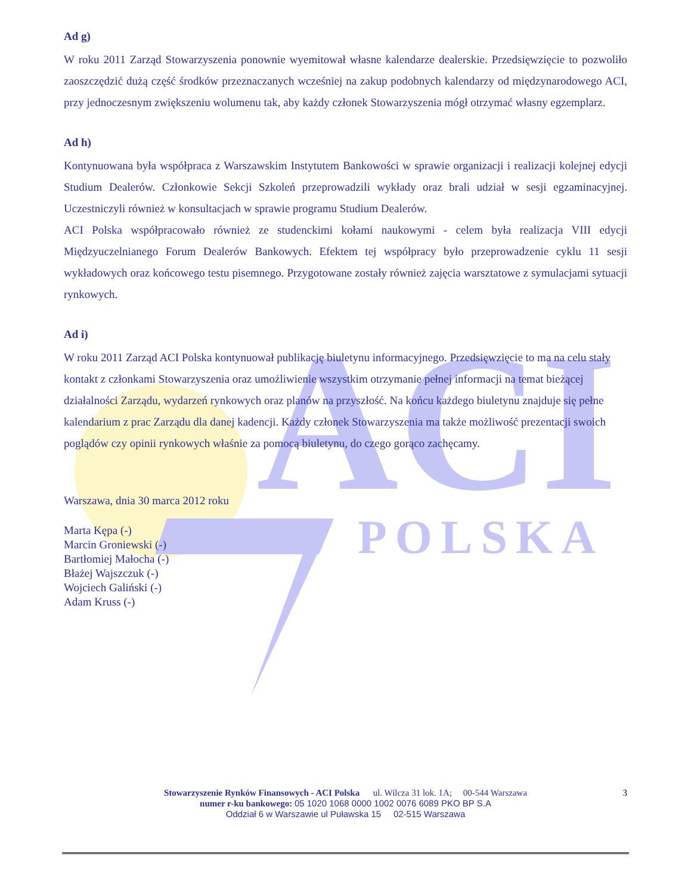ACI
POLSKA
Ad g)
W roku 2011 Zarząd Stowarzyszenia ponownie wyemitował własne kalendarze dealerskie. Przedsięwzięcie to pozwoliło zaoszczędzić dużą część środków przeznaczanych wcześniej na zakup podobnych kalendarzy od międzynarodowego ACI, przy jednoczesnym zwiększeniu wolumenu tak, aby każdy członek Stowarzyszenia mógł otrzymać własny egzemplarz.
Ad h)
Kontynuowana była współpraca z Warszawskim Instytutem Bankowości w sprawie organizacji i realizacji kolejnej edycji Studium Dealerów. Członkowie Sekcji Szkoleń przeprowadzili wykłady oraz brali udział w sesji egzaminacyjnej. Uczestniczyli również w konsultacjach w sprawie programu Studium Dealerów.
ACI Polska współpracowało również ze studenckimi kołami naukowymi - celem była realizacja VIII edycji Międzyuczelnianego Forum Dealerów Bankowych. Efektem tej współpracy było przeprowadzenie cyklu 11 sesji wykładowych oraz końcowego testu pisemnego. Przygotowane zostały również zajęcia warsztatowe z symulacjami sytuacji rynkowych.
Ad i)
W roku 2011 Zarząd ACI Polska kontynuował publikację biuletynu informacyjnego. Przedsięwzięcie to ma na celu stały kontakt z członkami Stowarzyszenia oraz umożliwienie wszystkim otrzymanie pełnej informacji na temat bieżącej działalności Zarządu, wydarzeń rynkowych oraz planów na przyszłość. Na końcu każdego biuletynu znajduje się pełne kalendarium z prac Zarządu dla danej kadencji. Każdy członek Stowarzyszenia ma także możliwość prezentacji swoich poglądów czy opinii rynkowych właśnie za pomocą biuletynu, do czego gorąco zachęcamy.
Warszawa, dnia 30 marca 2012 roku
Marta Kępa (-)
Marcin Groniewski (-)
Bartłomiej Małocha (-)
Błażej Wajszczuk (-)
Wojciech Galiński (-)
Adam Kruss (-)
3
Stowarzyszenie Rynków Finansowych - ACI Polska ul. Wilcza 31 lok. 1A; 00-544 Warszawa
numer r-ku bankowego: 05 1020 1068 0000 1002 0076 6089 PKO BP S.A
Oddział 6 w Warszawie ul Puławska 15 02-515 Warszawa